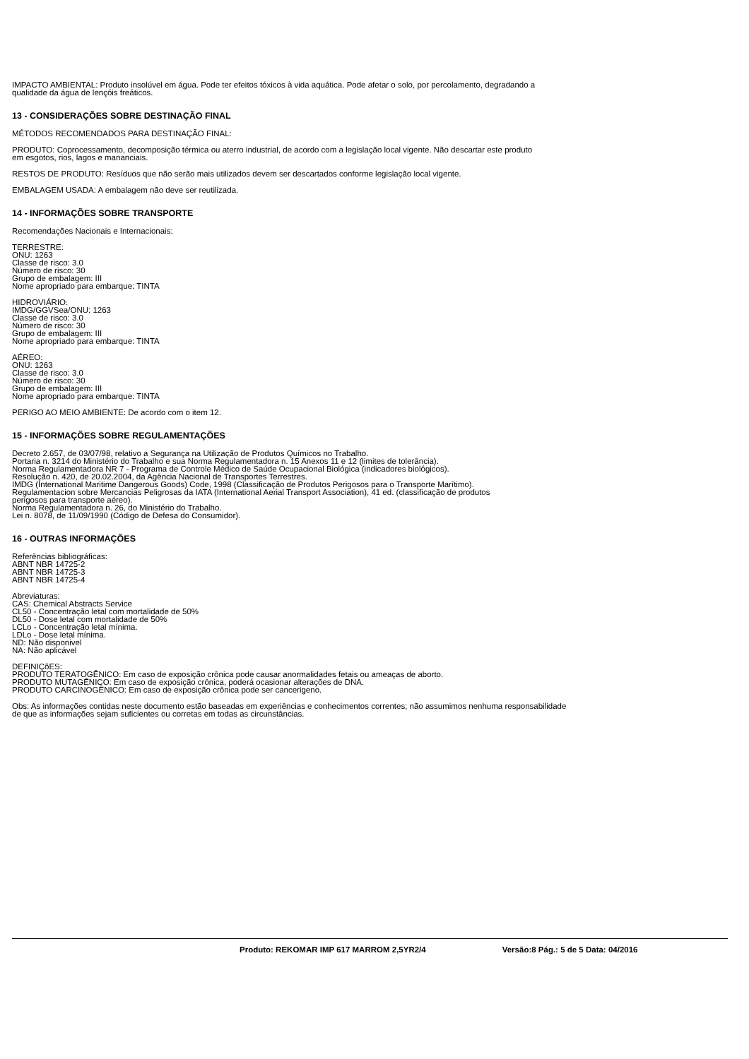IMPACTO AMBIENTAL: Produto insolúvel em água. Pode ter efeitos tóxicos à vida aquática. Pode afetar o solo, por percolamento, degradando a
qualidade da água de lençóis freáticos.
13 - CONSIDERAÇÕES SOBRE DESTINAÇÃO FINAL
MÉTODOS RECOMENDADOS PARA DESTINAÇÃO FINAL:
PRODUTO: Coprocessamento, decomposição térmica ou aterro industrial, de acordo com a legislação local vigente. Não descartar este produto
em esgotos, rios, lagos e mananciais.
RESTOS DE PRODUTO: Resíduos que não serão mais utilizados devem ser descartados conforme legislação local vigente.
EMBALAGEM USADA: A embalagem não deve ser reutilizada.
14 - INFORMAÇÕES SOBRE TRANSPORTE
Recomendações Nacionais e Internacionais:
TERRESTRE:
ONU: 1263
Classe de risco: 3.0
Número de risco: 30
Grupo de embalagem: III
Nome apropriado para embarque: TINTA
HIDROVIÁRIO:
IMDG/GGVSea/ONU: 1263
Classe de risco: 3.0
Número de risco: 30
Grupo de embalagem: III
Nome apropriado para embarque: TINTA
AÉREO:
ONU: 1263
Classe de risco: 3.0
Número de risco: 30
Grupo de embalagem: III
Nome apropriado para embarque: TINTA
PERIGO AO MEIO AMBIENTE: De acordo com o item 12.
15 - INFORMAÇÕES SOBRE REGULAMENTAÇÕES
Decreto 2.657, de 03/07/98, relativo a Segurança na Utilização de Produtos Químicos no Trabalho.
Portaria n. 3214 do Ministério do Trabalho e sua Norma Regulamentadora n. 15 Anexos 11 e 12 (limites de tolerância).
Norma Regulamentadora NR 7 - Programa de Controle Médico de Saúde Ocupacional Biológica (indicadores biológicos).
Resolução n. 420, de 20.02.2004, da Agência Nacional de Transportes Terrestres.
IMDG (International Maritime Dangerous Goods) Code, 1998 (Classificação de Produtos Perigosos para o Transporte Marítimo).
Regulamentacion sobre Mercancias Peligrosas da IATA (International Aerial Transport Association), 41 ed. (classificação de produtos
perigosos para transporte aéreo).
Norma Regulamentadora n. 26, do Ministério do Trabalho.
Lei n. 8078, de 11/09/1990 (Código de Defesa do Consumidor).
16 - OUTRAS INFORMAÇÕES
Referências bibliográficas:
ABNT NBR 14725-2
ABNT NBR 14725-3
ABNT NBR 14725-4
Abreviaturas:
CAS: Chemical Abstracts Service
CL50 - Concentração letal com mortalidade de 50%
DL50 - Dose letal com mortalidade de 50%
LCLo - Concentração letal mínima.
LDLo - Dose letal mínima.
ND: Não disponivel
NA: Não aplicável
DEFINIÇõES:
PRODUTO TERATOGÊNICO: Em caso de exposição crônica pode causar anormalidades fetais ou ameaças de aborto.
PRODUTO MUTAGÊNICO: Em caso de exposição crônica, poderá ocasionar alterações de DNA.
PRODUTO CARCINOGÊNICO: Em caso de exposição crônica pode ser cancerigeno.
Obs: As informações contidas neste documento estão baseadas em experiências e conhecimentos correntes; não assumimos nenhuma responsabilidade
de que as informações sejam suficientes ou corretas em todas as circunstâncias.
Produto: REKOMAR IMP 617 MARROM 2,5YR2/4 Versão:8 Pág.: 5 de 5 Data: 04/2016